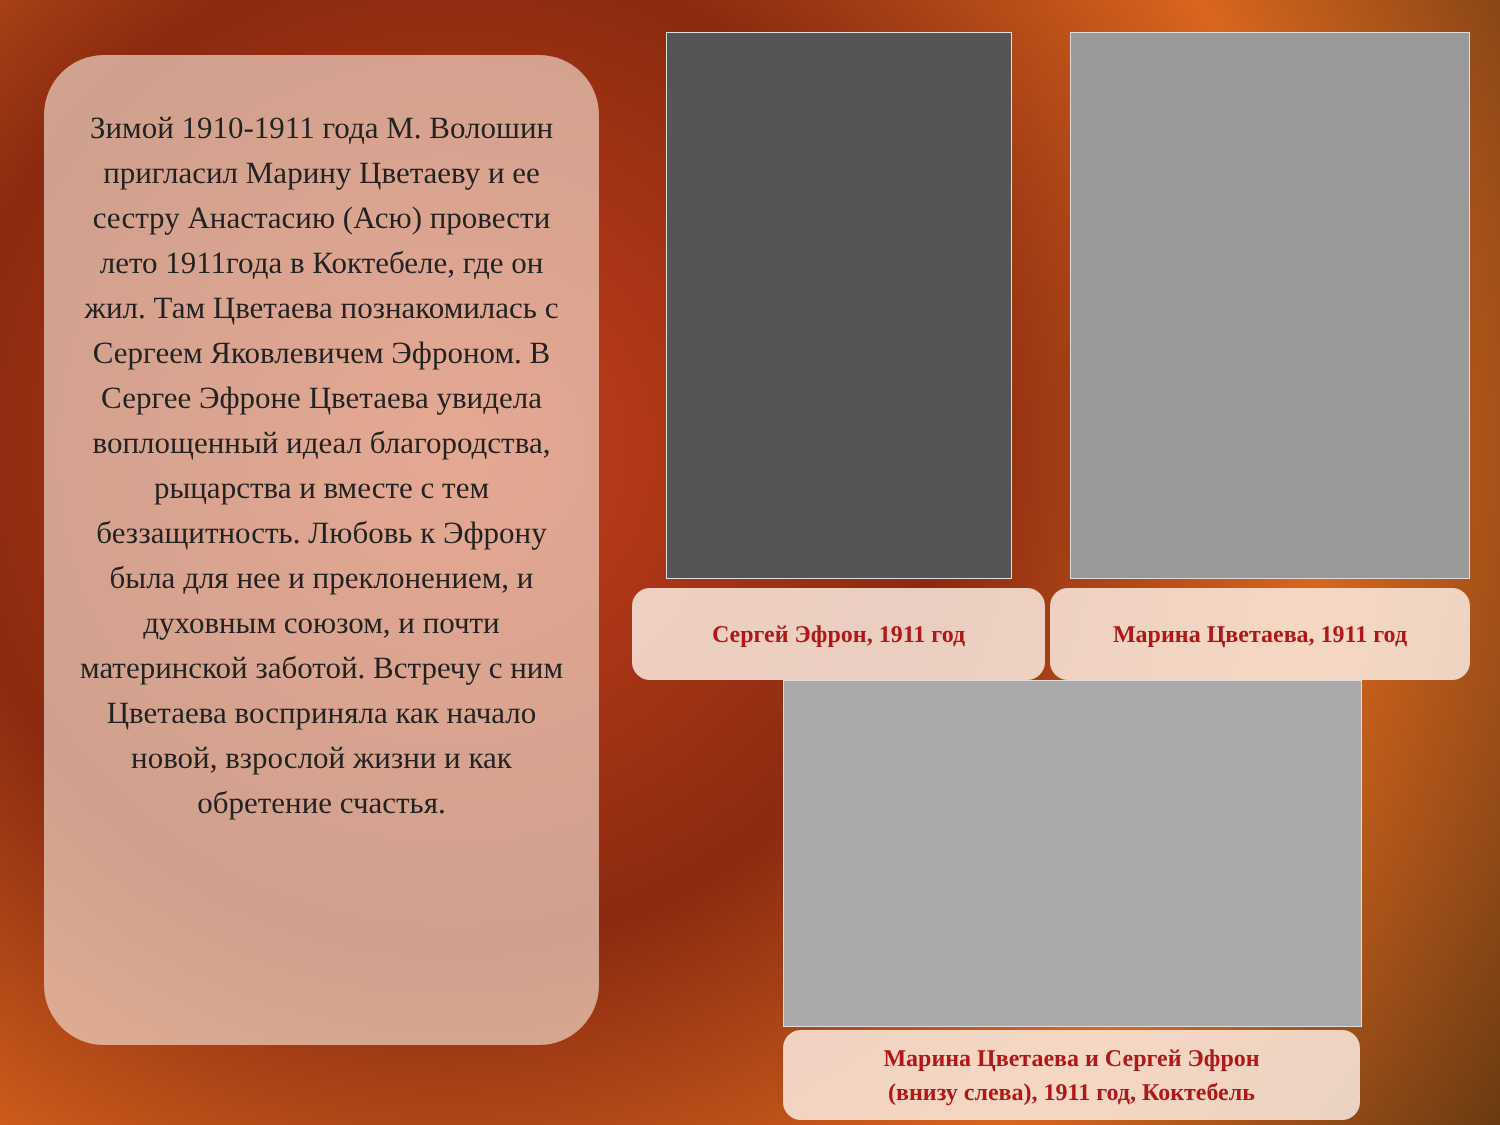Зимой 1910-1911 года М. Волошин пригласил Марину Цветаеву и ее сестру Анастасию (Асю) провести лето 1911года в Коктебеле, где он жил. Там Цветаева познакомилась с Сергеем Яковлевичем Эфроном. В Сергее Эфроне Цветаева увидела воплощенный идеал благородства, рыцарства и вместе с тем беззащитность. Любовь к Эфрону была для нее и преклонением, и духовным союзом, и почти материнской заботой. Встречу с ним Цветаева восприняла как начало новой, взрослой жизни и как обретение счастья.
Сергей Эфрон, 1911 год Марина Цветаева, 1911 год
Марина Цветаева и Сергей Эфрон
(внизу слева), 1911 год, Коктебель